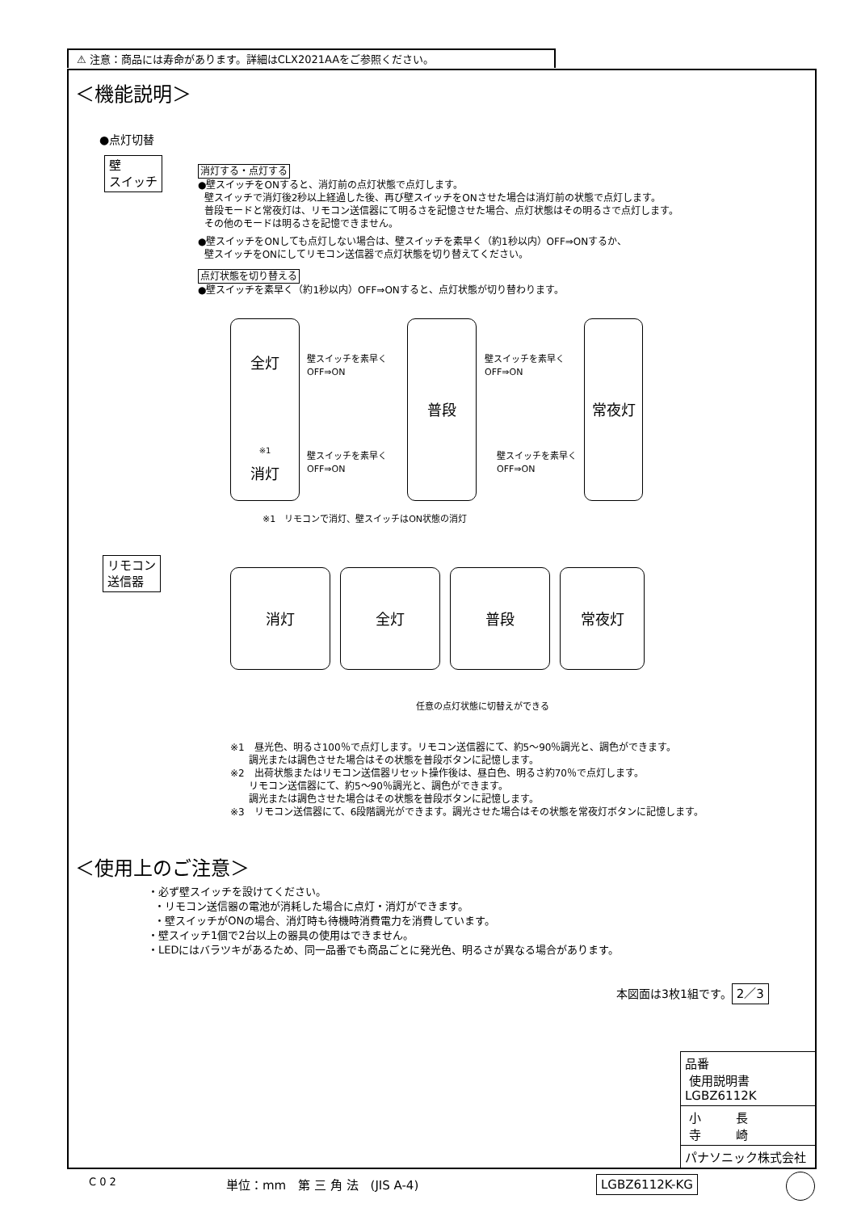⚠ 注意：商品には寿命があります。詳細はCLX2021AAをご参照ください。
＜機能説明＞
●点灯切替
壁
スイッチ
消灯する・点灯する
●壁スイッチをONすると、消灯前の点灯状態で点灯します。
壁スイッチで消灯後2秒以上経過した後、再び壁スイッチをONさせた場合は消灯前の状態で点灯します。
普段モードと常夜灯は、リモコン送信器にて明るさを記憶させた場合、点灯状態はその明るさで点灯します。
その他のモードは明るさを記憶できません。
●壁スイッチをONしても点灯しない場合は、壁スイッチを素早く（約1秒以内）OFF⇒ONするか、
壁スイッチをONにしてリモコン送信器で点灯状態を切り替えてください。
点灯状態を切り替える
●壁スイッチを素早く（約1秒以内）OFF⇒ONすると、点灯状態が切り替わります。
全灯
<sup>※1</sup>
消灯
普段 常夜灯
壁スイッチを素早く
OFF⇒ON
壁スイッチを素早く
OFF⇒ON
壁スイッチを素早く
OFF⇒ON
壁スイッチを素早く
OFF⇒ON
※1　リモコンで消灯、壁スイッチはON状態の消灯
リモコン
送信器
消灯 全灯 普段 常夜灯
任意の点灯状態に切替えができる
※1　昼光色、明るさ100％で点灯します。リモコン送信器にて、約5～90％調光と、調色ができます。
調光または調色させた場合はその状態を普段ボタンに記憶します。
※2　出荷状態またはリモコン送信器リセット操作後は、昼白色、明るさ約70％で点灯します。
リモコン送信器にて、約5～90％調光と、調色ができます。
調光または調色させた場合はその状態を普段ボタンに記憶します。
※3　リモコン送信器にて、6段階調光ができます。調光させた場合はその状態を常夜灯ボタンに記憶します。
＜使用上のご注意＞
・必ず壁スイッチを設けてください。
・リモコン送信器の電池が消耗した場合に点灯・消灯ができます。
・壁スイッチがONの場合、消灯時も待機時消費電力を消費しています。
・壁スイッチ1個で2台以上の器具の使用はできません。
・LEDにはバラツキがあるため、同一品番でも商品ごとに発光色、明るさが異なる場合があります。
本図面は3枚1組です。 2／3
品番
使用説明書
LGBZ6112K
小 長
寺 崎
パナソニック株式会社
C 0 2 単位：mm　第 三 角 法　(JIS A-4) LGBZ6112K-KG